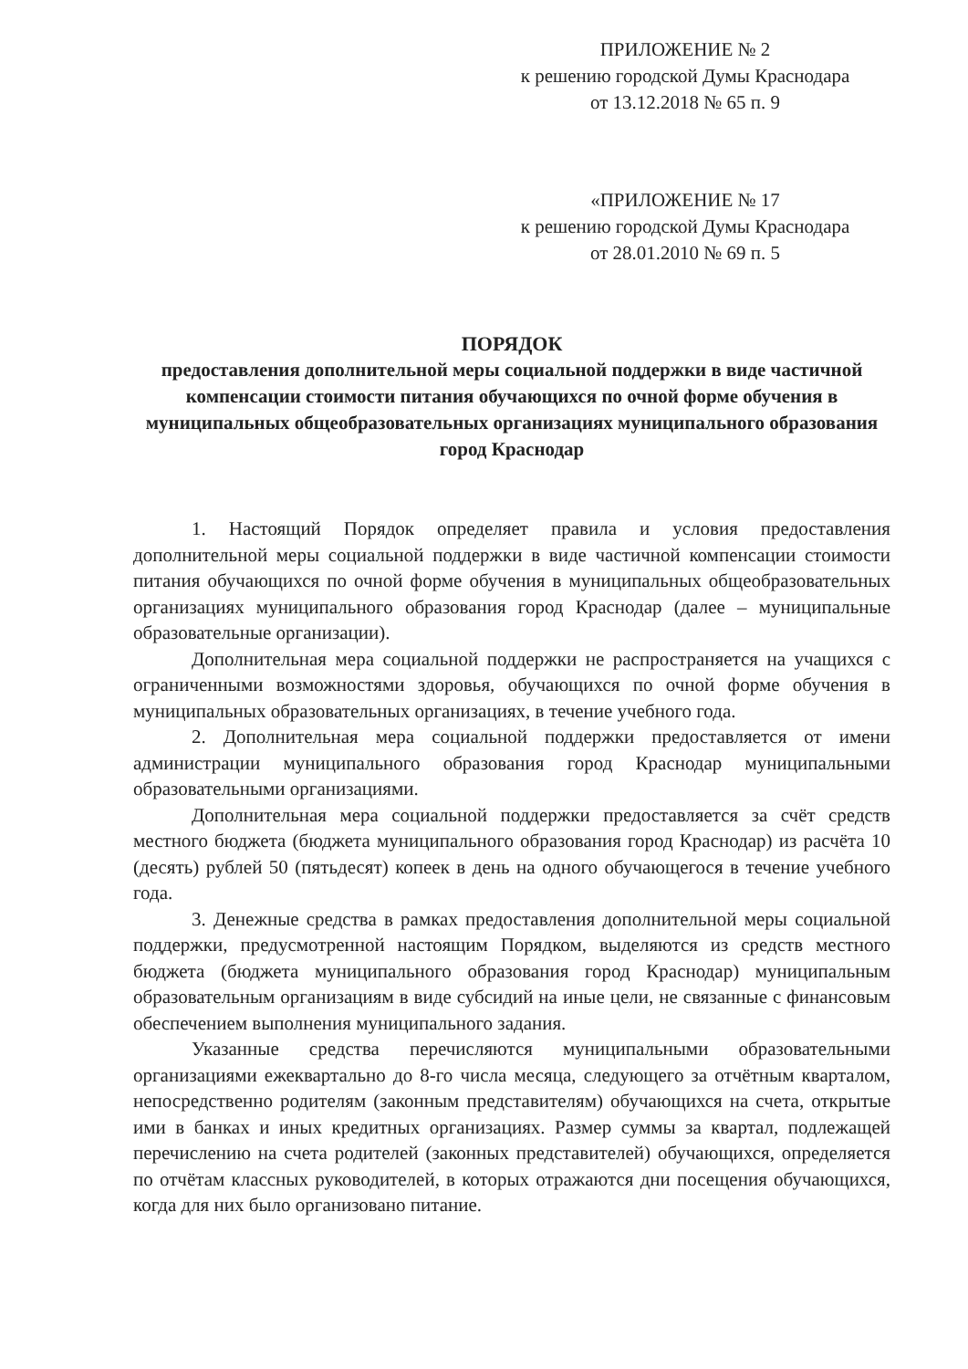ПРИЛОЖЕНИЕ № 2
к решению городской Думы Краснодара
от 13.12.2018 № 65 п. 9
«ПРИЛОЖЕНИЕ № 17
к решению городской Думы Краснодара
от 28.01.2010 № 69 п. 5
ПОРЯДОК
предоставления дополнительной меры социальной поддержки в виде частичной компенсации стоимости питания обучающихся по очной форме обучения в муниципальных общеобразовательных организациях муниципального образования город Краснодар
1. Настоящий Порядок определяет правила и условия предоставления дополнительной меры социальной поддержки в виде частичной компенсации стоимости питания обучающихся по очной форме обучения в муниципальных общеобразовательных организациях муниципального образования город Краснодар (далее – муниципальные образовательные организации).
Дополнительная мера социальной поддержки не распространяется на учащихся с ограниченными возможностями здоровья, обучающихся по очной форме обучения в муниципальных образовательных организациях, в течение учебного года.
2. Дополнительная мера социальной поддержки предоставляется от имени администрации муниципального образования город Краснодар муниципальными образовательными организациями.
Дополнительная мера социальной поддержки предоставляется за счёт средств местного бюджета (бюджета муниципального образования город Краснодар) из расчёта 10 (десять) рублей 50 (пятьдесят) копеек в день на одного обучающегося в течение учебного года.
3. Денежные средства в рамках предоставления дополнительной меры социальной поддержки, предусмотренной настоящим Порядком, выделяются из средств местного бюджета (бюджета муниципального образования город Краснодар) муниципальным образовательным организациям в виде субсидий на иные цели, не связанные с финансовым обеспечением выполнения муниципального задания.
Указанные средства перечисляются муниципальными образовательными организациями ежеквартально до 8-го числа месяца, следующего за отчётным кварталом, непосредственно родителям (законным представителям) обучающихся на счета, открытые ими в банках и иных кредитных организациях. Размер суммы за квартал, подлежащей перечислению на счета родителей (законных представителей) обучающихся, определяется по отчётам классных руководителей, в которых отражаются дни посещения обучающихся, когда для них было организовано питание.